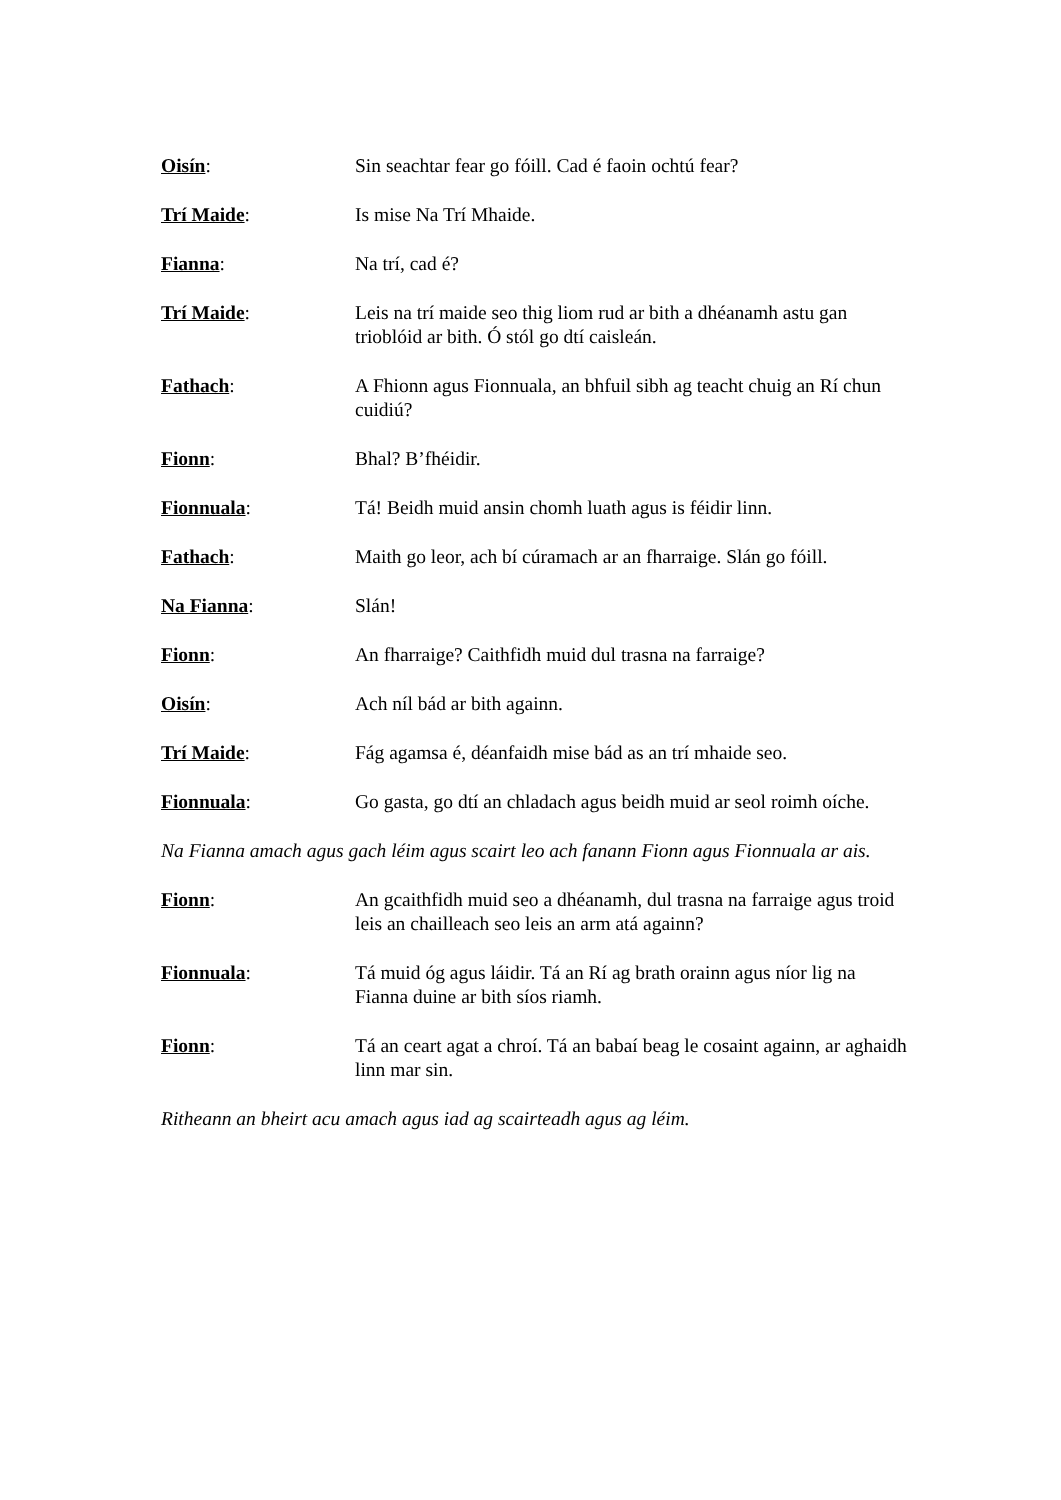Oisín: Sin seachtar fear go fóill. Cad é faoin ochtú fear?
Trí Maide: Is mise Na Trí Mhaide.
Fianna: Na trí, cad é?
Trí Maide: Leis na trí maide seo thig liom rud ar bith a dhéanamh astu gan trioblóid ar bith. Ó stól go dtí caisleán.
Fathach: A Fhionn agus Fionnuala, an bhfuil sibh ag teacht chuig an Rí chun cuidiú?
Fionn: Bhal? B’fhéidir.
Fionnuala: Tá! Beidh muid ansin chomh luath agus is féidir linn.
Fathach: Maith go leor, ach bí cúramach ar an fharraige. Slán go fóill.
Na Fianna: Slán!
Fionn: An fharraige? Caithfidh muid dul trasna na farraige?
Oisín: Ach níl bád ar bith againn.
Trí Maide: Fág agamsa é, déanfaidh mise bád as an trí mhaide seo.
Fionnuala: Go gasta, go dtí an chladach agus beidh muid ar seol roimh oíche.
Na Fianna amach agus gach léim agus scairt leo ach fanann Fionn agus Fionnuala ar ais.
Fionn: An gcaithfidh muid seo a dhéanamh, dul trasna na farraige agus troid leis an chailleach seo leis an arm atá againn?
Fionnuala: Tá muid óg agus láidir. Tá an Rí ag brath orainn agus níor lig na Fianna duine ar bith síos riamh.
Fionn: Tá an ceart agat a chroí. Tá an babaí beag le cosaint againn, ar aghaidh linn mar sin.
Ritheann an bheirt acu amach agus iad ag scairteadh agus ag léim.